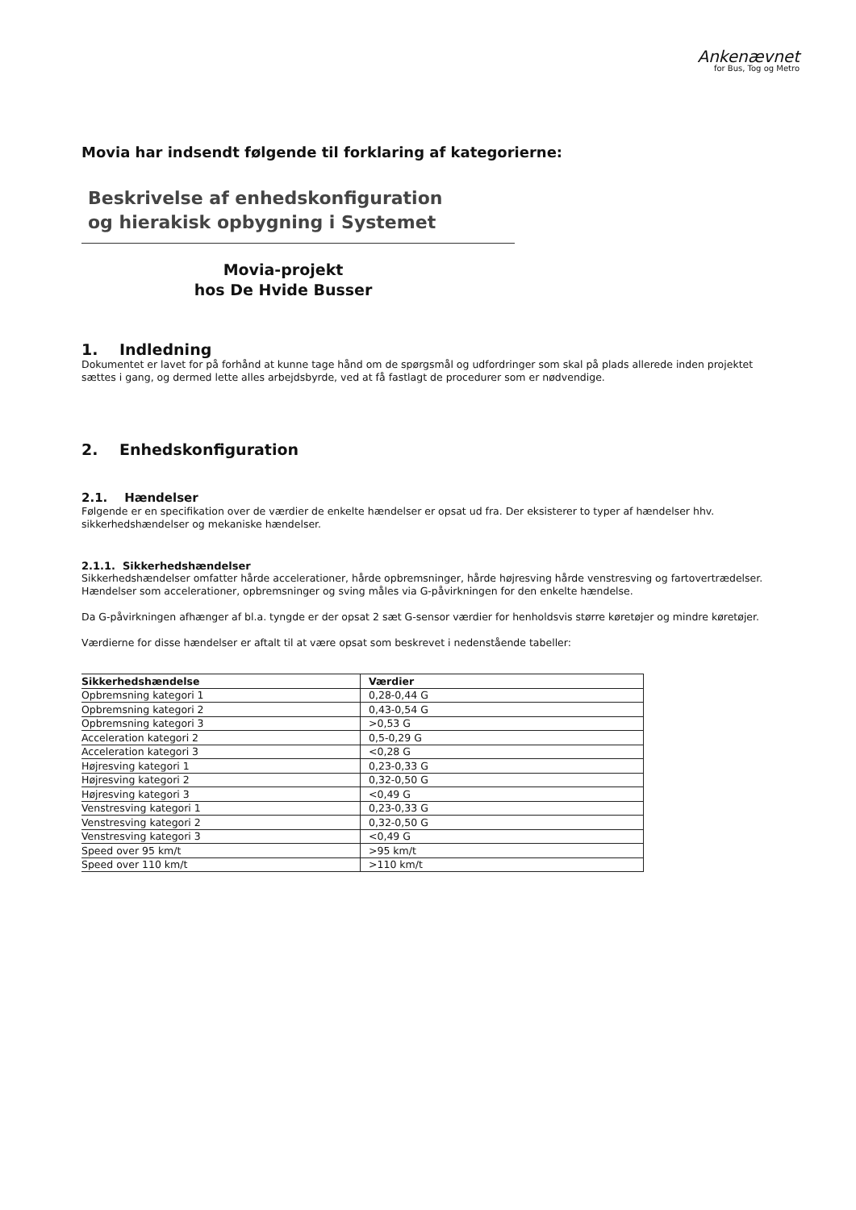Ankenævnet
for Bus, Tog og Metro
Movia har indsendt følgende til forklaring af kategorierne:
Beskrivelse af enhedskonfiguration
og hierakisk opbygning i Systemet
Movia-projekt
hos De Hvide Busser
1. Indledning
Dokumentet er lavet for på forhånd at kunne tage hånd om de spørgsmål og udfordringer som skal på plads allerede inden projektet sættes i gang, og dermed lette alles arbejdsbyrde, ved at få fastlagt de procedurer som er nødvendige.
2. Enhedskonfiguration
2.1. Hændelser
Følgende er en specifikation over de værdier de enkelte hændelser er opsat ud fra. Der eksisterer to typer af hændelser hhv. sikkerhedshændelser og mekaniske hændelser.
2.1.1. Sikkerhedshændelser
Sikkerhedshændelser omfatter hårde accelerationer, hårde opbremsninger, hårde højresving hårde venstresving og fartovertrædelser. Hændelser som accelerationer, opbremsninger og sving måles via G-påvirkningen for den enkelte hændelse.
Da G-påvirkningen afhænger af bl.a. tyngde er der opsat 2 sæt G-sensor værdier for henholdsvis større køretøjer og mindre køretøjer.
Værdierne for disse hændelser er aftalt til at være opsat som beskrevet i nedenstående tabeller:
| Sikkerhedshændelse | Værdier |
| --- | --- |
| Opbremsning kategori 1 | 0,28-0,44 G |
| Opbremsning kategori 2 | 0,43-0,54 G |
| Opbremsning kategori 3 | >0,53 G |
| Acceleration kategori 2 | 0,5-0,29 G |
| Acceleration kategori 3 | <0,28 G |
| Højresving kategori 1 | 0,23-0,33 G |
| Højresving kategori 2 | 0,32-0,50 G |
| Højresving kategori 3 | <0,49 G |
| Venstresving kategori 1 | 0,23-0,33 G |
| Venstresving kategori 2 | 0,32-0,50 G |
| Venstresving kategori 3 | <0,49 G |
| Speed over 95 km/t | >95 km/t |
| Speed over 110 km/t | >110 km/t |